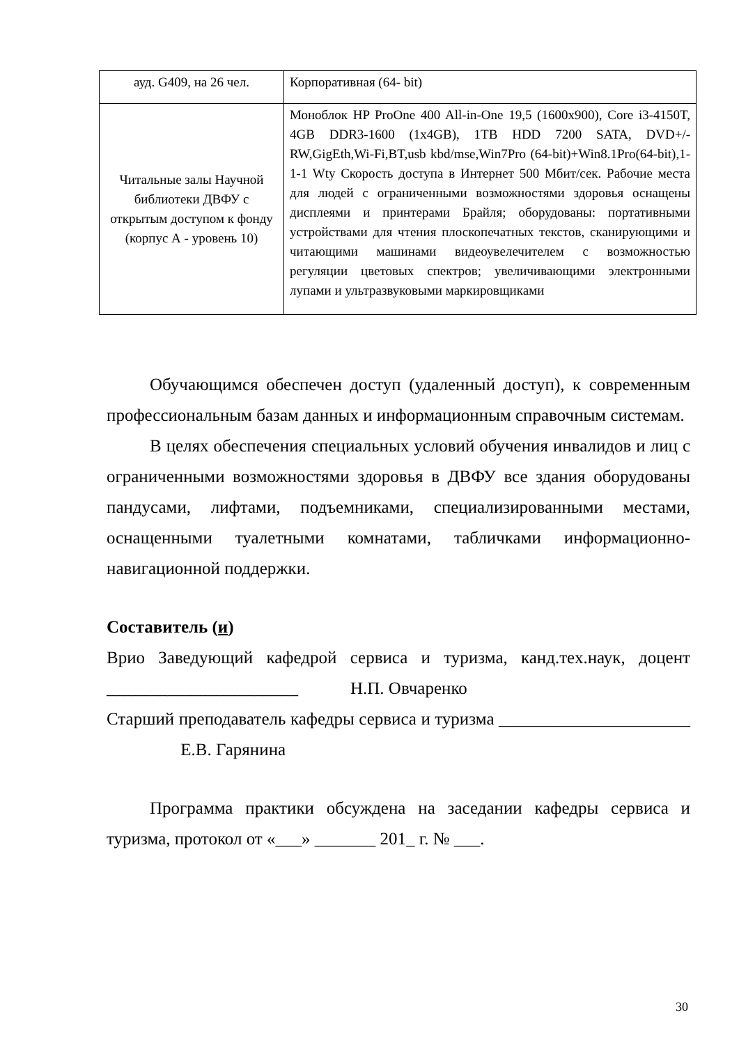| ауд. G409, на 26 чел. | Корпоративная (64- bit) |
| Читальные залы Научной библиотеки ДВФУ с открытым доступом к фонду (корпус А - уровень 10) | Моноблок HP ProOne 400 All-in-One 19,5 (1600x900), Core i3-4150T, 4GB DDR3-1600 (1x4GB), 1TB HDD 7200 SATA, DVD+/-RW,GigEth,Wi-Fi,BT,usb kbd/mse,Win7Pro (64-bit)+Win8.1Pro(64-bit),1-1-1 Wty Скорость доступа в Интернет 500 Мбит/сек. Рабочие места для людей с ограниченными возможностями здоровья оснащены дисплеями и принтерами Брайля; оборудованы: портативными устройствами для чтения плоскопечатных текстов, сканирующими и читающими машинами видеоувелечителем с возможностью регуляции цветовых спектров; увеличивающими электронными лупами и ультразвуковыми маркировщиками |
Обучающимся обеспечен доступ (удаленный доступ), к современным профессиональным базам данных и информационным справочным системам.
В целях обеспечения специальных условий обучения инвалидов и лиц с ограниченными возможностями здоровья в ДВФУ все здания оборудованы пандусами, лифтами, подъемниками, специализированными местами, оснащенными туалетными комнатами, табличками информационно-навигационной поддержки.
Составитель (и)
Врио Заведующий кафедрой сервиса и туризма, канд.тех.наук, доцент ______________________ Н.П. Овчаренко
Старший преподаватель кафедры сервиса и туризма ______________________ Е.В. Гарянина
Программа практики обсуждена на заседании кафедры сервиса и туризма, протокол от «___» _______ 201_ г. № ___.
30